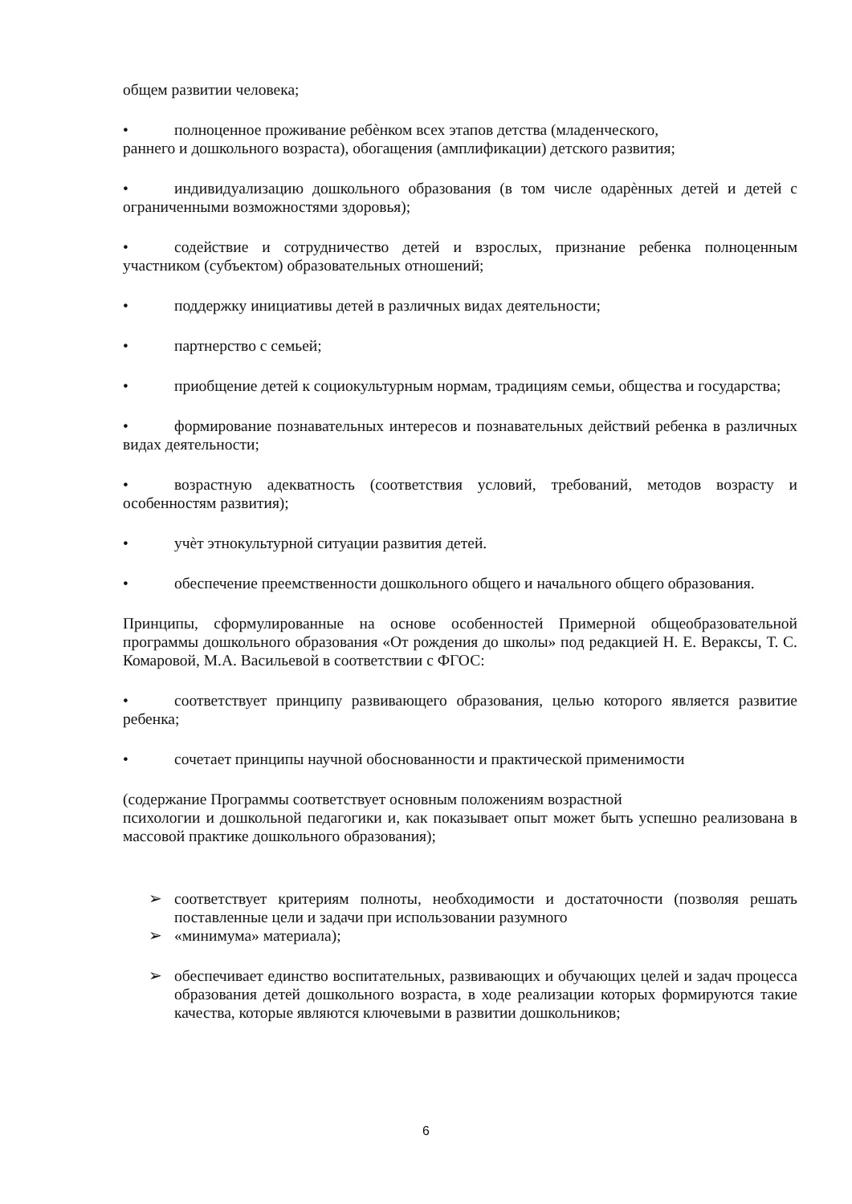общем развитии человека;
• полноценное проживание ребѐнком всех этапов детства (младенческого,
раннего и дошкольного возраста), обогащения (амплификации) детского развития;
• индивидуализацию дошкольного образования (в том числе одарѐнных детей и детей с ограниченными возможностями здоровья);
• содействие и сотрудничество детей и взрослых, признание ребенка полноценным участником (субъектом) образовательных отношений;
• поддержку инициативы детей в различных видах деятельности;
• партнерство с семьей;
• приобщение детей к социокультурным нормам, традициям семьи, общества и государства;
• формирование познавательных интересов и познавательных действий ребенка в различных видах деятельности;
• возрастную адекватность (соответствия условий, требований, методов возрасту и особенностям развития);
• учѐт этнокультурной ситуации развития детей.
• обеспечение преемственности дошкольного общего и начального общего образования.
Принципы, сформулированные на основе особенностей Примерной общеобразовательной программы дошкольного образования «От рождения до школы» под редакцией Н. Е. Вераксы, Т. С. Комаровой, М.А. Васильевой в соответствии с ФГОС:
• соответствует принципу развивающего образования, целью которого является развитие ребенка;
• сочетает принципы научной обоснованности и практической применимости
(содержание Программы соответствует основным положениям возрастной
психологии и дошкольной педагогики и, как показывает опыт может быть успешно реализована в массовой практике дошкольного образования);
➢
соответствует критериям полноты, необходимости и достаточности (позволяя решать поставленные цели и задачи при использовании разумного
➢
«минимума» материала);
➢
обеспечивает единство воспитательных, развивающих и обучающих целей и задач процесса образования детей дошкольного возраста, в ходе реализации которых формируются такие качества, которые являются ключевыми в развитии дошкольников;
6